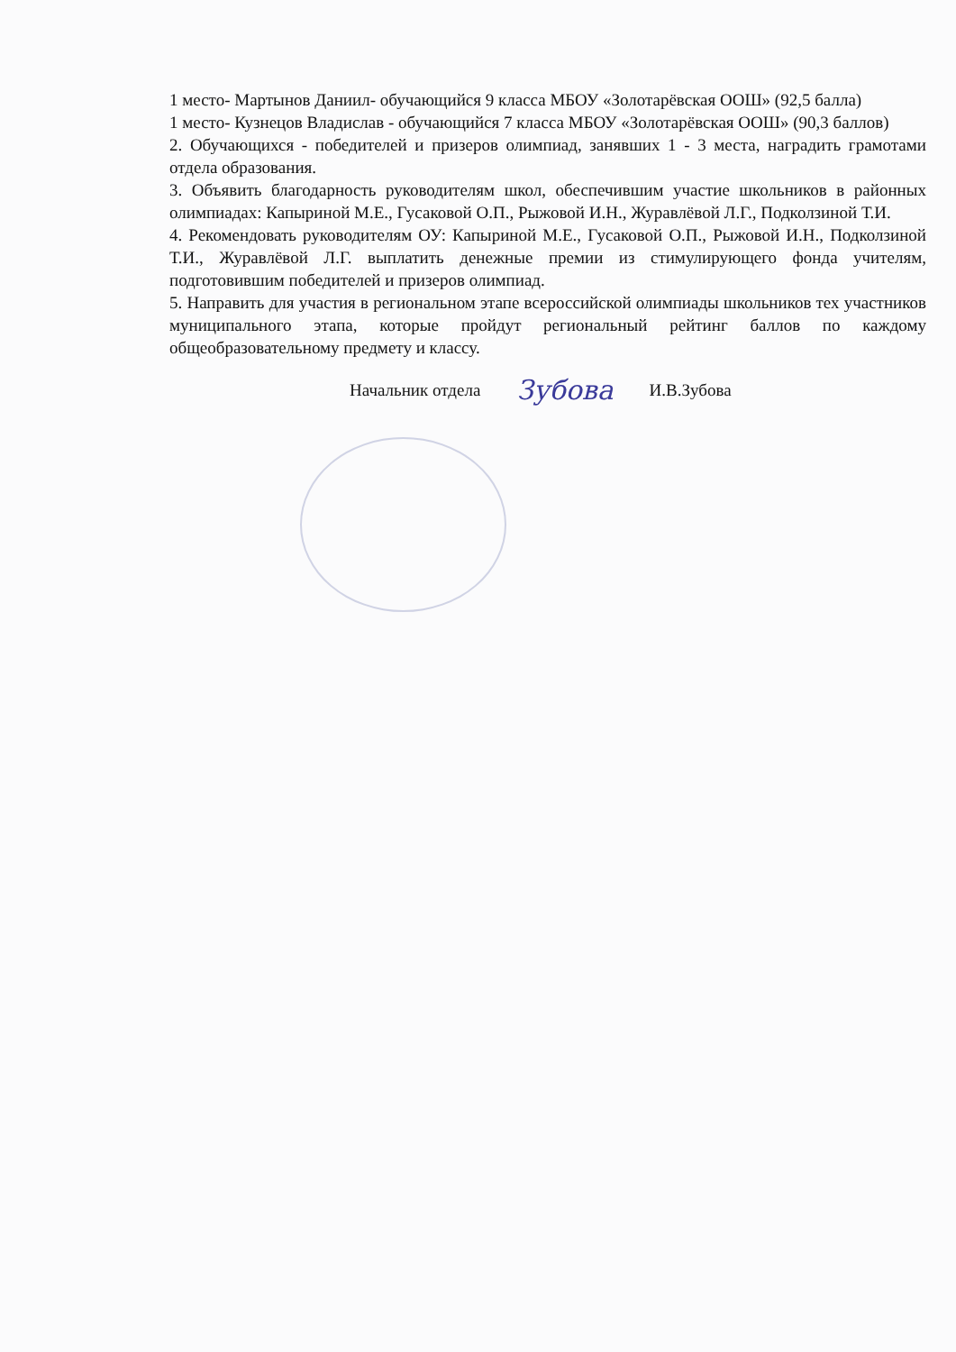1 место- Мартынов Даниил- обучающийся 9 класса МБОУ «Золотарёвская ООШ» (92,5 балла)
1 место- Кузнецов Владислав - обучающийся 7 класса МБОУ «Золотарёвская ООШ» (90,3 баллов)
2. Обучающихся - победителей и призеров олимпиад, занявших 1 - 3 места, наградить грамотами отдела образования.
3. Объявить благодарность руководителям школ, обеспечившим участие школьников в районных олимпиадах: Капыриной М.Е., Гусаковой О.П., Рыжовой И.Н., Журавлёвой Л.Г., Подколзиной Т.И.
4. Рекомендовать руководителям ОУ: Капыриной М.Е., Гусаковой О.П., Рыжовой И.Н., Подколзиной Т.И., Журавлёвой Л.Г. выплатить денежные премии из стимулирующего фонда учителям, подготовившим победителей и призеров олимпиад.
5. Направить для участия в региональном этапе всероссийской олимпиады школьников тех участников муниципального этапа, которые пройдут региональный рейтинг баллов по каждому общеобразовательному предмету и классу.
Начальник отдела Зубова И.В.Зубова